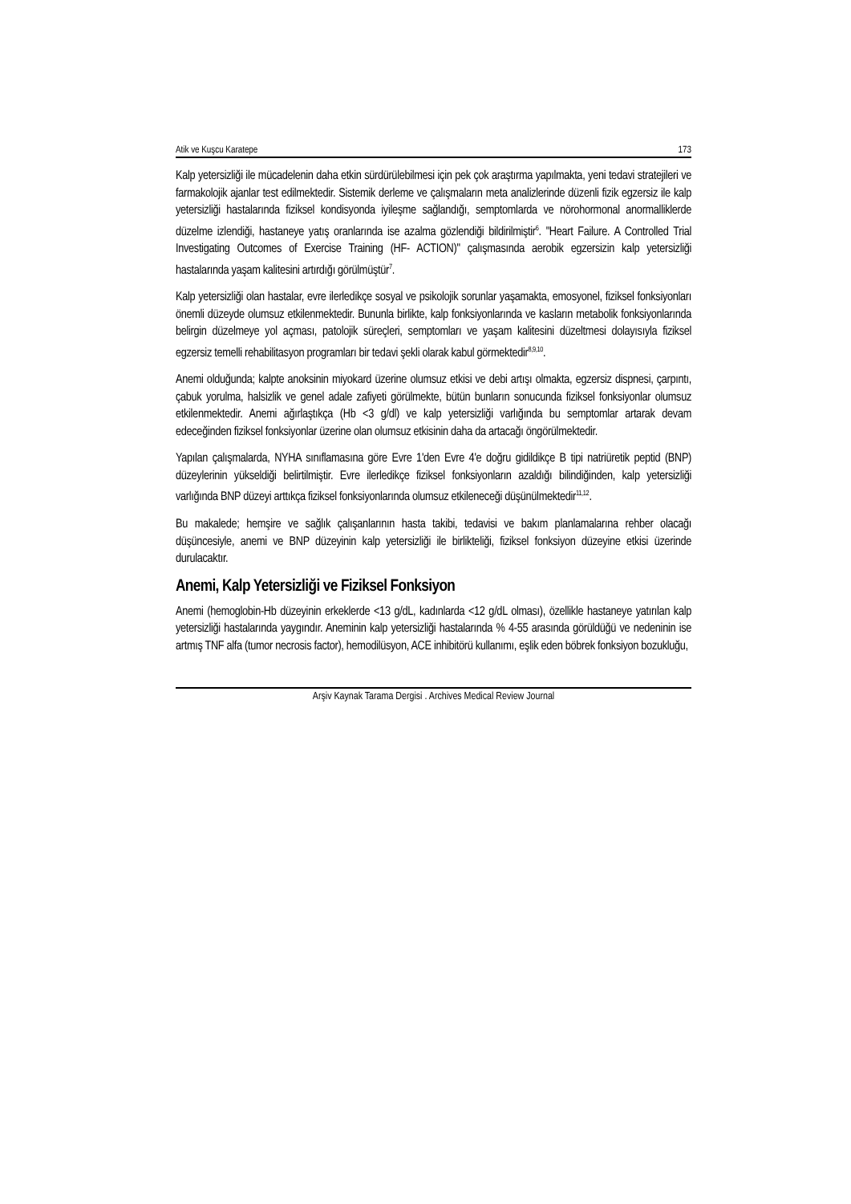Atik ve Kuşcu Karatepe 173
Kalp yetersizliği ile mücadelenin daha etkin sürdürülebilmesi için pek çok araştırma yapılmakta, yeni tedavi stratejileri ve farmakolojik ajanlar test edilmektedir. Sistemik derleme ve çalışmaların meta analizlerinde düzenli fizik egzersiz ile kalp yetersizliği hastalarında fiziksel kondisyonda iyileşme sağlandığı, semptomlarda ve nörohormonal anormalliklerde düzelme izlendiği, hastaneye yatış oranlarında ise azalma gözlendiği bildirilmiştir<sup>6</sup>. "Heart Failure. A Controlled Trial Investigating Outcomes of Exercise Training (HF- ACTION)" çalışmasında aerobik egzersizin kalp yetersizliği hastalarında yaşam kalitesini artırdığı görülmüştür<sup>7</sup>.
Kalp yetersizliği olan hastalar, evre ilerledikçe sosyal ve psikolojik sorunlar yaşamakta, emosyonel, fiziksel fonksiyonları önemli düzeyde olumsuz etkilenmektedir. Bununla birlikte, kalp fonksiyonlarında ve kasların metabolik fonksiyonlarında belirgin düzelmeye yol açması, patolojik süreçleri, semptomları ve yaşam kalitesini düzeltmesi dolayısıyla fiziksel egzersiz temelli rehabilitasyon programları bir tedavi şekli olarak kabul görmektedir<sup>8,9,10</sup>.
Anemi olduğunda; kalpte anoksinin miyokard üzerine olumsuz etkisi ve debi artışı olmakta, egzersiz dispnesi, çarpıntı, çabuk yorulma, halsizlik ve genel adale zafiyeti görülmekte, bütün bunların sonucunda fiziksel fonksiyonlar olumsuz etkilenmektedir. Anemi ağırlaştıkça (Hb <3 g/dl) ve kalp yetersizliği varlığında bu semptomlar artarak devam edeceğinden fiziksel fonksiyonlar üzerine olan olumsuz etkisinin daha da artacağı öngörülmektedir.
Yapılan çalışmalarda, NYHA sınıflamasına göre Evre 1'den Evre 4'e doğru gidildikçe B tipi natriüretik peptid (BNP) düzeylerinin yükseldiği belirtilmiştir. Evre ilerledikçe fiziksel fonksiyonların azaldığı bilindiğinden, kalp yetersizliği varlığında BNP düzeyi arttıkça fiziksel fonksiyonlarında olumsuz etkileneceği düşünülmektedir<sup>11,12</sup>.
Bu makalede; hemşire ve sağlık çalışanlarının hasta takibi, tedavisi ve bakım planlamalarına rehber olacağı düşüncesiyle, anemi ve BNP düzeyinin kalp yetersizliği ile birlikteliği, fiziksel fonksiyon düzeyine etkisi üzerinde durulacaktır.
Anemi, Kalp Yetersizliği ve Fiziksel Fonksiyon
Anemi (hemoglobin-Hb düzeyinin erkeklerde <13 g/dL, kadınlarda <12 g/dL olması), özellikle hastaneye yatırılan kalp yetersizliği hastalarında yaygındır. Aneminin kalp yetersizliği hastalarında % 4-55 arasında görüldüğü ve nedeninin ise artmış TNF alfa (tumor necrosis factor), hemodilüsyon, ACE inhibitörü kullanımı, eşlik eden böbrek fonksiyon bozukluğu,
Arşiv Kaynak Tarama Dergisi . Archives Medical Review Journal